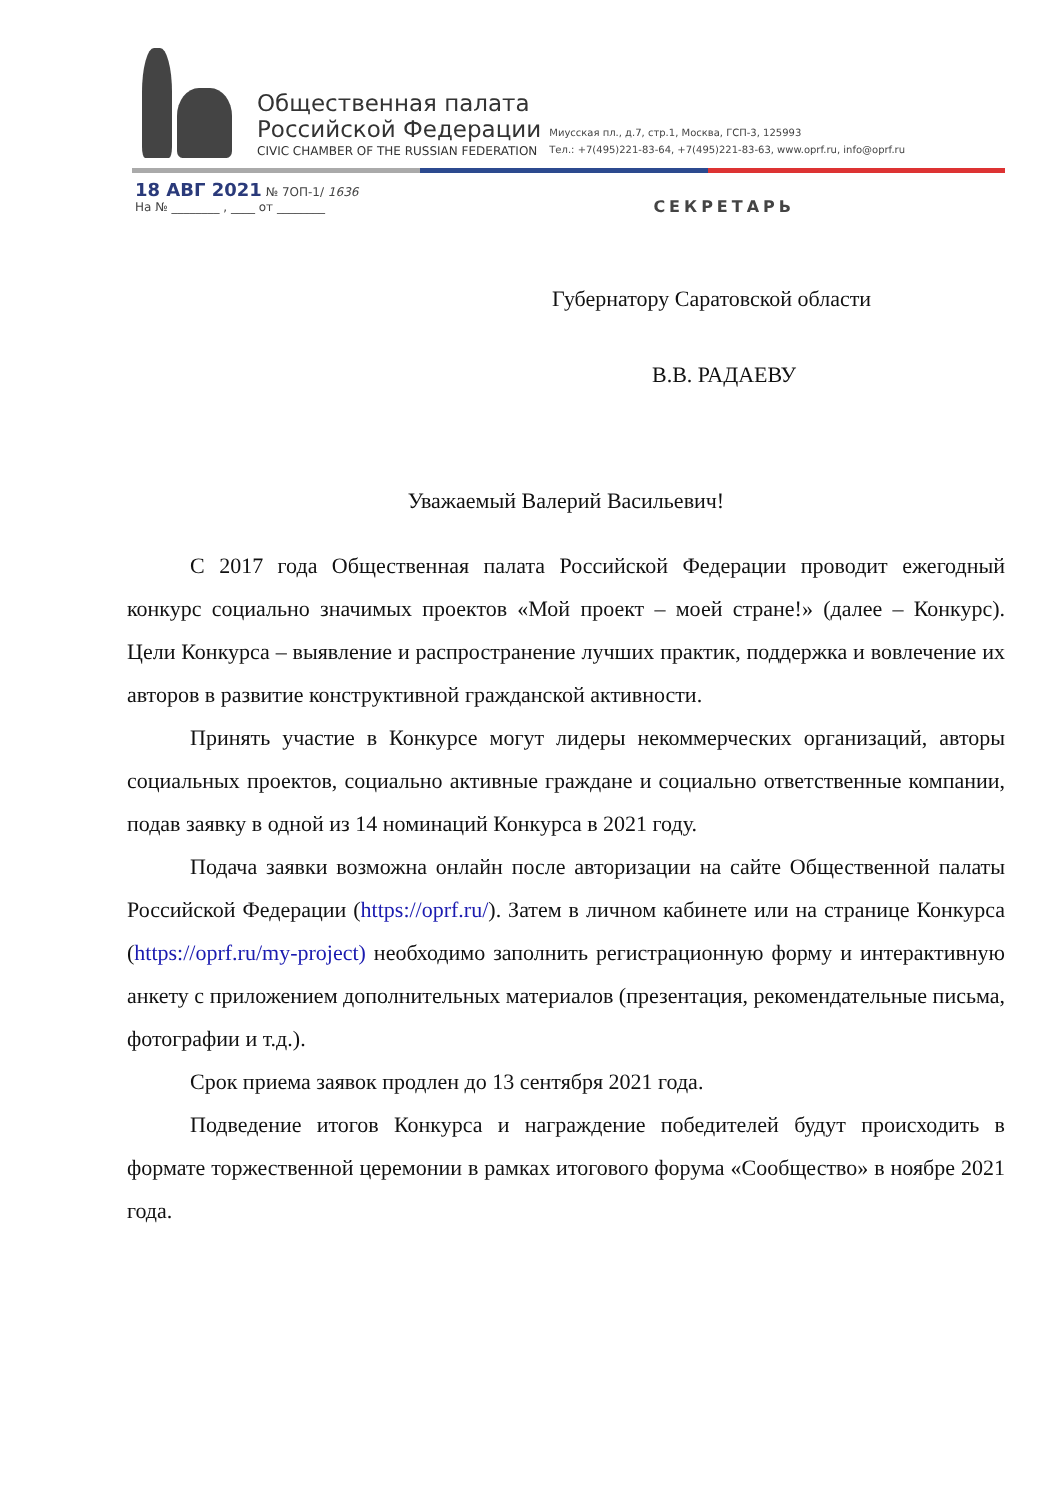Общественная палата
Российской Федерации
CIVIC CHAMBER OF THE RUSSIAN FEDERATION
Миусская пл., д.7, стр.1, Москва, ГСП-3, 125993
Тел.: +7(495)221-83-64, +7(495)221-83-63, www.oprf.ru, info@oprf.ru
18 АВГ 2021 № 7ОП-1/ 1636
На № ________ , ____ от ________
СЕКРЕТАРЬ
Губернатору Саратовской области
В.В. РАДАЕВУ
Уважаемый Валерий Васильевич!
С 2017 года Общественная палата Российской Федерации проводит ежегодный конкурс социально значимых проектов «Мой проект – моей стране!» (далее – Конкурс). Цели Конкурса – выявление и распространение лучших практик, поддержка и вовлечение их авторов в развитие конструктивной гражданской активности.
Принять участие в Конкурсе могут лидеры некоммерческих организаций, авторы социальных проектов, социально активные граждане и социально ответственные компании, подав заявку в одной из 14 номинаций Конкурса в 2021 году.
Подача заявки возможна онлайн после авторизации на сайте Общественной палаты Российской Федерации (https://oprf.ru/). Затем в личном кабинете или на странице Конкурса (https://oprf.ru/my-project) необходимо заполнить регистрационную форму и интерактивную анкету с приложением дополнительных материалов (презентация, рекомендательные письма, фотографии и т.д.).
Срок приема заявок продлен до 13 сентября 2021 года.
Подведение итогов Конкурса и награждение победителей будут происходить в формате торжественной церемонии в рамках итогового форума «Сообщество» в ноябре 2021 года.